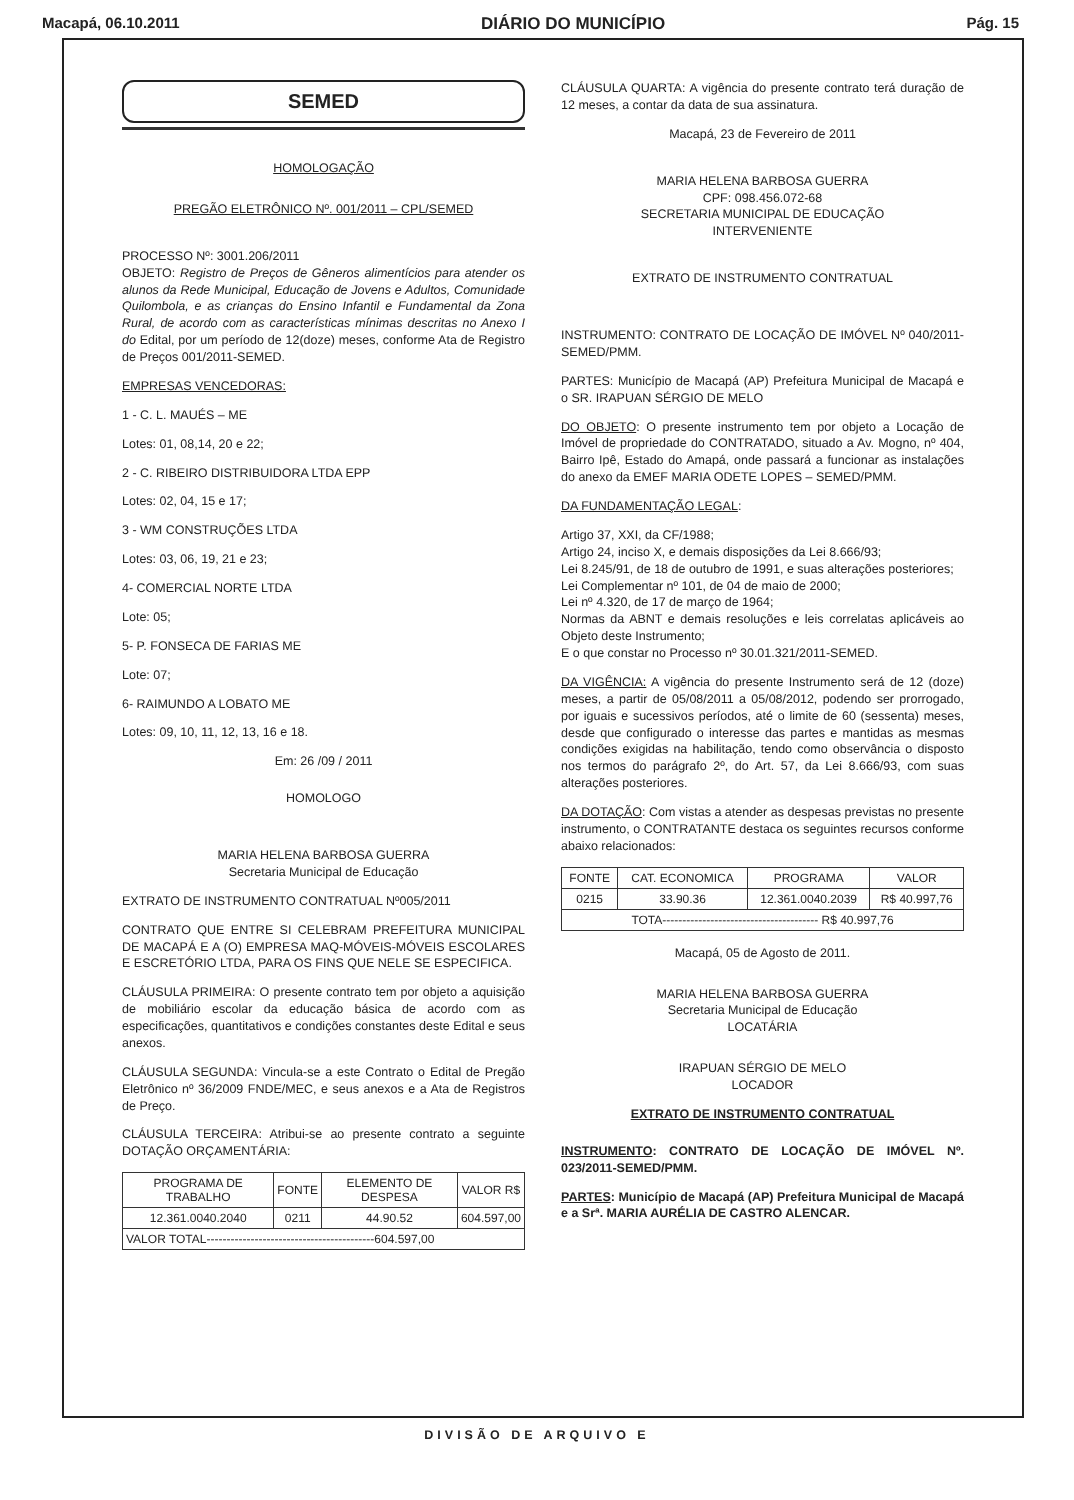Macapá, 06.10.2011 DIÁRIO DO MUNICÍPIO Pág. 15
SEMED
HOMOLOGAÇÃO
PREGÃO ELETRÔNICO Nº. 001/2011 – CPL/SEMED
PROCESSO Nº: 3001.206/2011
OBJETO: Registro de Preços de Gêneros alimentícios para atender os alunos da Rede Municipal, Educação de Jovens e Adultos, Comunidade Quilombola, e as crianças do Ensino Infantil e Fundamental da Zona Rural, de acordo com as características mínimas descritas no Anexo I do Edital, por um período de 12(doze) meses, conforme Ata de Registro de Preços 001/2011-SEMED.
EMPRESAS VENCEDORAS:
1 - C. L. MAUÉS – ME
Lotes: 01, 08,14, 20 e 22;
2 - C. RIBEIRO DISTRIBUIDORA LTDA EPP
Lotes: 02, 04, 15 e 17;
3 - WM CONSTRUÇÕES LTDA
Lotes: 03, 06, 19, 21 e 23;
4- COMERCIAL NORTE LTDA
Lote: 05;
5- P. FONSECA DE FARIAS ME
Lote: 07;
6- RAIMUNDO A LOBATO ME
Lotes: 09, 10, 11, 12, 13, 16 e 18.
Em: 26 /09 / 2011
HOMOLOGO
MARIA HELENA BARBOSA GUERRA
Secretaria Municipal de Educação
EXTRATO DE INSTRUMENTO CONTRATUAL Nº005/2011
CONTRATO QUE ENTRE SI CELEBRAM PREFEITURA MUNICIPAL DE MACAPÁ E A (O) EMPRESA MAQ-MÓVEIS-MÓVEIS ESCOLARES E ESCRETÓRIO LTDA, PARA OS FINS QUE NELE SE ESPECIFICA.
CLÁUSULA PRIMEIRA: O presente contrato tem por objeto a aquisição de mobiliário escolar da educação básica de acordo com as especificações, quantitativos e condições constantes deste Edital e seus anexos.
CLÁUSULA SEGUNDA: Vincula-se a este Contrato o Edital de Pregão Eletrônico nº 36/2009 FNDE/MEC, e seus anexos e a Ata de Registros de Preço.
CLÁUSULA TERCEIRA: Atribui-se ao presente contrato a seguinte DOTAÇÃO ORÇAMENTÁRIA:
| PROGRAMA DE TRABALHO | FONTE | ELEMENTO DE DESPESA | VALOR R$ |
| --- | --- | --- | --- |
| 12.361.0040.2040 | 0211 | 44.90.52 | 604.597,00 |
| VALOR TOTAL------------------------------------------604.597,00 | | | |
CLÁUSULA QUARTA: A vigência do presente contrato terá duração de 12 meses, a contar da data de sua assinatura.
Macapá, 23 de Fevereiro de 2011
MARIA HELENA BARBOSA GUERRA
CPF: 098.456.072-68
SECRETARIA MUNICIPAL DE EDUCAÇÃO
INTERVENIENTE
EXTRATO DE INSTRUMENTO CONTRATUAL
INSTRUMENTO: CONTRATO DE LOCAÇÃO DE IMÓVEL Nº 040/2011-SEMED/PMM.
PARTES: Município de Macapá (AP) Prefeitura Municipal de Macapá e o SR. IRAPUAN SÉRGIO DE MELO
DO OBJETO: O presente instrumento tem por objeto a Locação de Imóvel de propriedade do CONTRATADO, situado a Av. Mogno, nº 404, Bairro Ipê, Estado do Amapá, onde passará a funcionar as instalações do anexo da EMEF MARIA ODETE LOPES – SEMED/PMM.
DA FUNDAMENTAÇÃO LEGAL:
Artigo 37, XXI, da CF/1988;
Artigo 24, inciso X, e demais disposições da Lei 8.666/93;
Lei 8.245/91, de 18 de outubro de 1991, e suas alterações posteriores;
Lei Complementar nº 101, de 04 de maio de 2000;
Lei nº 4.320, de 17 de março de 1964;
Normas da ABNT e demais resoluções e leis correlatas aplicáveis ao Objeto deste Instrumento;
E o que constar no Processo nº 30.01.321/2011-SEMED.
DA VIGÊNCIA: A vigência do presente Instrumento será de 12 (doze) meses, a partir de 05/08/2011 a 05/08/2012, podendo ser prorrogado, por iguais e sucessivos períodos, até o limite de 60 (sessenta) meses, desde que configurado o interesse das partes e mantidas as mesmas condições exigidas na habilitação, tendo como observância o disposto nos termos do parágrafo 2º, do Art. 57, da Lei 8.666/93, com suas alterações posteriores.
DA DOTAÇÃO: Com vistas a atender as despesas previstas no presente instrumento, o CONTRATANTE destaca os seguintes recursos conforme abaixo relacionados:
| FONTE | CAT. ECONOMICA | PROGRAMA | VALOR |
| --- | --- | --- | --- |
| 0215 | 33.90.36 | 12.361.0040.2039 | R$ 40.997,76 |
| TOTA--------------------------------------- R$ 40.997,76 | | | |
Macapá, 05 de Agosto de 2011.
MARIA HELENA BARBOSA GUERRA
Secretaria Municipal de Educação
LOCATÁRIA
IRAPUAN SÉRGIO DE MELO
LOCADOR
EXTRATO DE INSTRUMENTO CONTRATUAL
INSTRUMENTO: CONTRATO DE LOCAÇÃO DE IMÓVEL Nº. 023/2011-SEMED/PMM.
PARTES: Município de Macapá (AP) Prefeitura Municipal de Macapá e a Srª. MARIA AURÉLIA DE CASTRO ALENCAR.
DIVISÃO DE ARQUIVO E